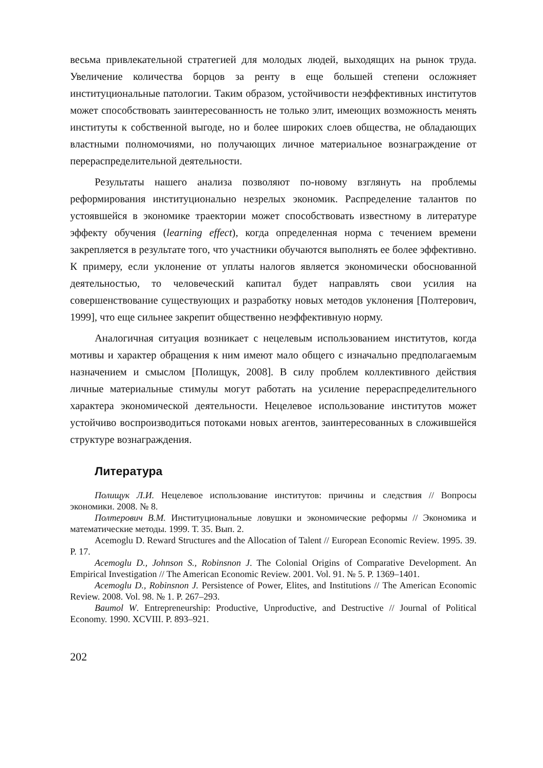весьма привлекательной стратегией для молодых людей, выходящих на рынок труда. Увеличение количества борцов за ренту в еще большей степени осложняет институциональные патологии. Таким образом, устойчивости неэффективных институтов может способствовать заинтересованность не только элит, имеющих возможность менять институты к собственной выгоде, но и более широких слоев общества, не обладающих властными полномочиями, но получающих личное материальное вознаграждение от перераспределительной деятельности.
Результаты нашего анализа позволяют по-новому взглянуть на проблемы реформирования институционально незрелых экономик. Распределение талантов по устоявшейся в экономике траектории может способствовать известному в литературе эффекту обучения (learning effect), когда определенная норма с течением времени закрепляется в результате того, что участники обучаются выполнять ее более эффективно. К примеру, если уклонение от уплаты налогов является экономически обоснованной деятельностью, то человеческий капитал будет направлять свои усилия на совершенствование существующих и разработку новых методов уклонения [Полтерович, 1999], что еще сильнее закрепит общественно неэффективную норму.
Аналогичная ситуация возникает с нецелевым использованием институтов, когда мотивы и характер обращения к ним имеют мало общего с изначально предполагаемым назначением и смыслом [Полищук, 2008]. В силу проблем коллективного действия личные материальные стимулы могут работать на усиление перераспределительного характера экономической деятельности. Нецелевое использование институтов может устойчиво воспроизводиться потоками новых агентов, заинтересованных в сложившейся структуре вознаграждения.
Литература
Полищук Л.И. Нецелевое использование институтов: причины и следствия // Вопросы экономики. 2008. № 8.
Полтерович В.М. Институциональные ловушки и экономические реформы // Экономика и математические методы. 1999. Т. 35. Вып. 2.
Acemoglu D. Reward Structures and the Allocation of Talent // European Economic Review. 1995. 39. P. 17.
Acemoglu D., Johnson S., Robinsnon J. The Colonial Origins of Comparative Development. An Empirical Investigation // The American Economic Review. 2001. Vol. 91. № 5. P. 1369–1401.
Acemoglu D., Robinsnon J. Persistence of Power, Elites, and Institutions // The American Economic Review. 2008. Vol. 98. № 1. P. 267–293.
Baumol W. Entrepreneurship: Productive, Unproductive, and Destructive // Journal of Political Economy. 1990. XCVIII. P. 893–921.
202